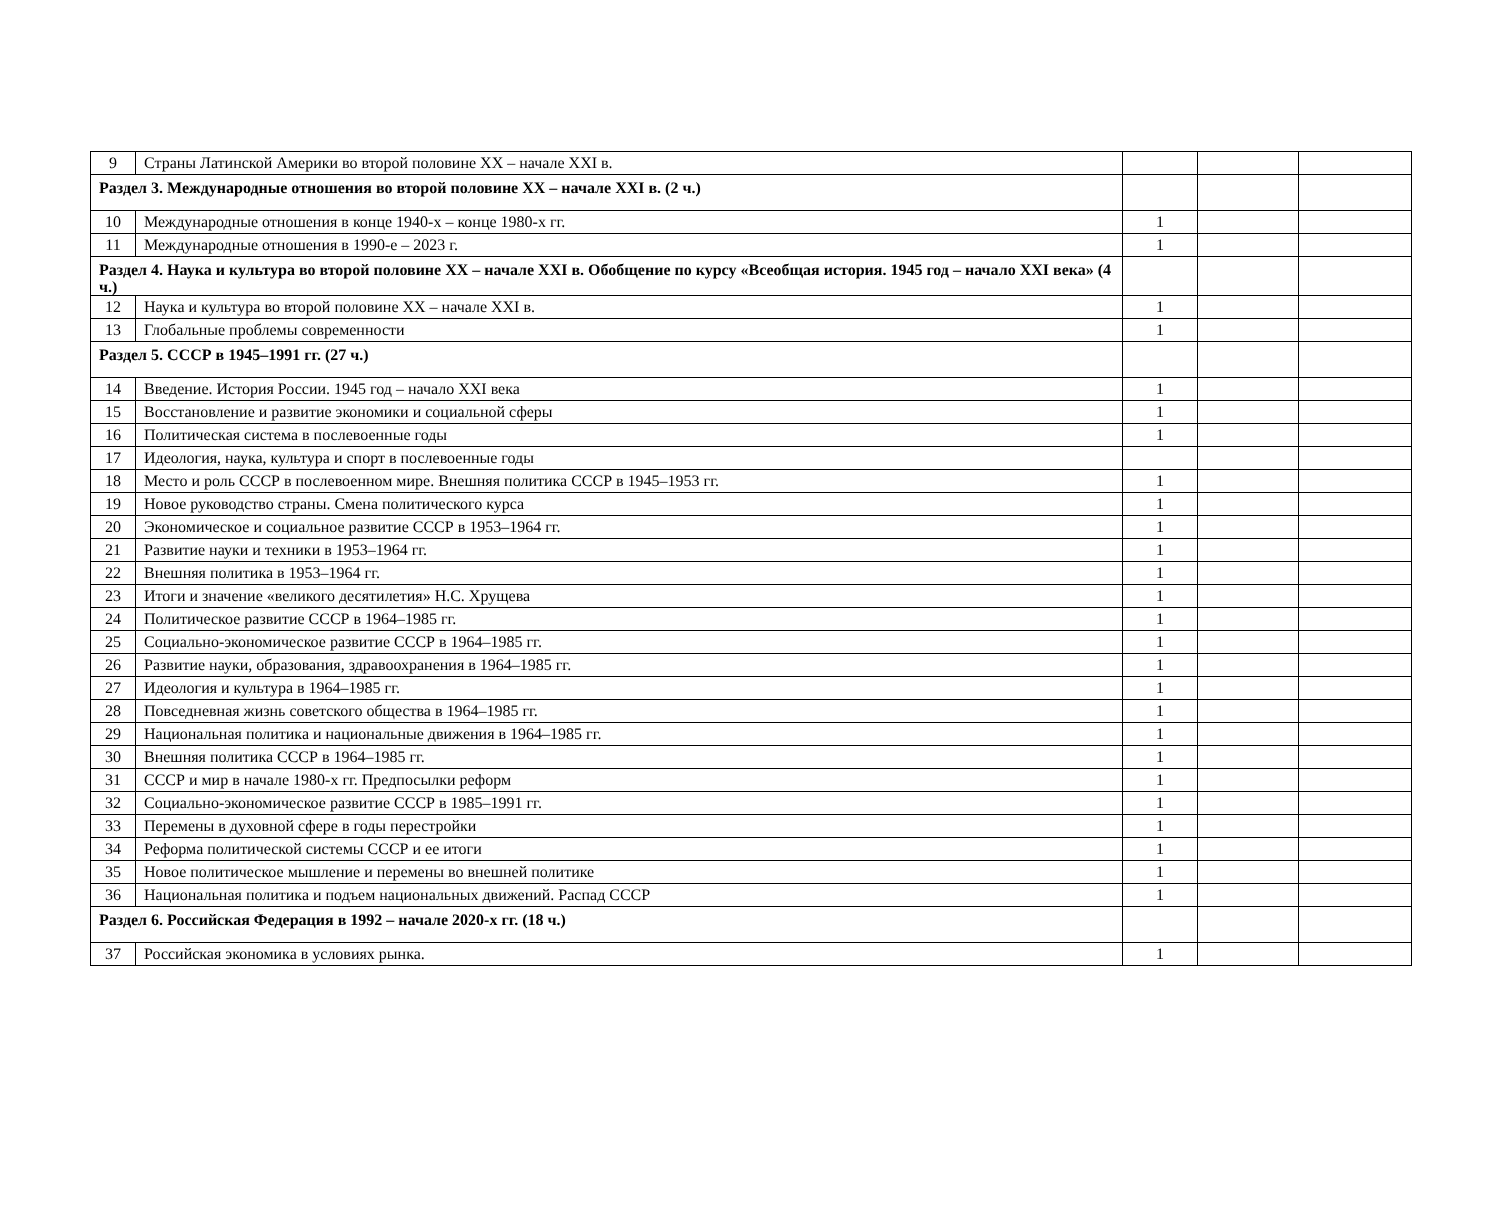| 9 | Страны Латинской Америки во второй половине XX – начале XXI в. | | | |
| Раздел 3. Международные отношения во второй половине XX – начале XXI в. (2 ч.) | | | | |
| 10 | Международные отношения в конце 1940-х – конце 1980-х гг. | 1 | | |
| 11 | Международные отношения в 1990-е – 2023 г. | 1 | | |
| Раздел 4. Наука и культура во второй половине XX – начале XXI в. Обобщение по курсу «Всеобщая история. 1945 год – начало XXI века» (4 ч.) | | | | |
| 12 | Наука и культура во второй половине XX – начале XXI в. | 1 | | |
| 13 | Глобальные проблемы современности | 1 | | |
| Раздел 5. СССР в 1945–1991 гг. (27 ч.) | | | | |
| 14 | Введение. История России. 1945 год – начало XXI века | 1 | | |
| 15 | Восстановление и развитие экономики и социальной сферы | 1 | | |
| 16 | Политическая система в послевоенные годы | 1 | | |
| 17 | Идеология, наука, культура и спорт в послевоенные годы | | | |
| 18 | Место и роль СССР в послевоенном мире. Внешняя политика СССР в 1945–1953 гг. | 1 | | |
| 19 | Новое руководство страны. Смена политического курса | 1 | | |
| 20 | Экономическое и социальное развитие СССР в 1953–1964 гг. | 1 | | |
| 21 | Развитие науки и техники в 1953–1964 гг. | 1 | | |
| 22 | Внешняя политика в 1953–1964 гг. | 1 | | |
| 23 | Итоги и значение «великого десятилетия» Н.С. Хрущева | 1 | | |
| 24 | Политическое развитие СССР в 1964–1985 гг. | 1 | | |
| 25 | Социально-экономическое развитие СССР в 1964–1985 гг. | 1 | | |
| 26 | Развитие науки, образования, здравоохранения в 1964–1985 гг. | 1 | | |
| 27 | Идеология и культура в 1964–1985 гг. | 1 | | |
| 28 | Повседневная жизнь советского общества в 1964–1985 гг. | 1 | | |
| 29 | Национальная политика и национальные движения в 1964–1985 гг. | 1 | | |
| 30 | Внешняя политика СССР в 1964–1985 гг. | 1 | | |
| 31 | СССР и мир в начале 1980-х гг. Предпосылки реформ | 1 | | |
| 32 | Социально-экономическое развитие СССР в 1985–1991 гг. | 1 | | |
| 33 | Перемены в духовной сфере в годы перестройки | 1 | | |
| 34 | Реформа политической системы СССР и ее итоги | 1 | | |
| 35 | Новое политическое мышление и перемены во внешней политике | 1 | | |
| 36 | Национальная политика и подъем национальных движений. Распад СССР | 1 | | |
| Раздел 6. Российская Федерация в 1992 – начале 2020-х гг. (18 ч.) | | | | |
| 37 | Российская экономика в условиях рынка. | 1 | | |